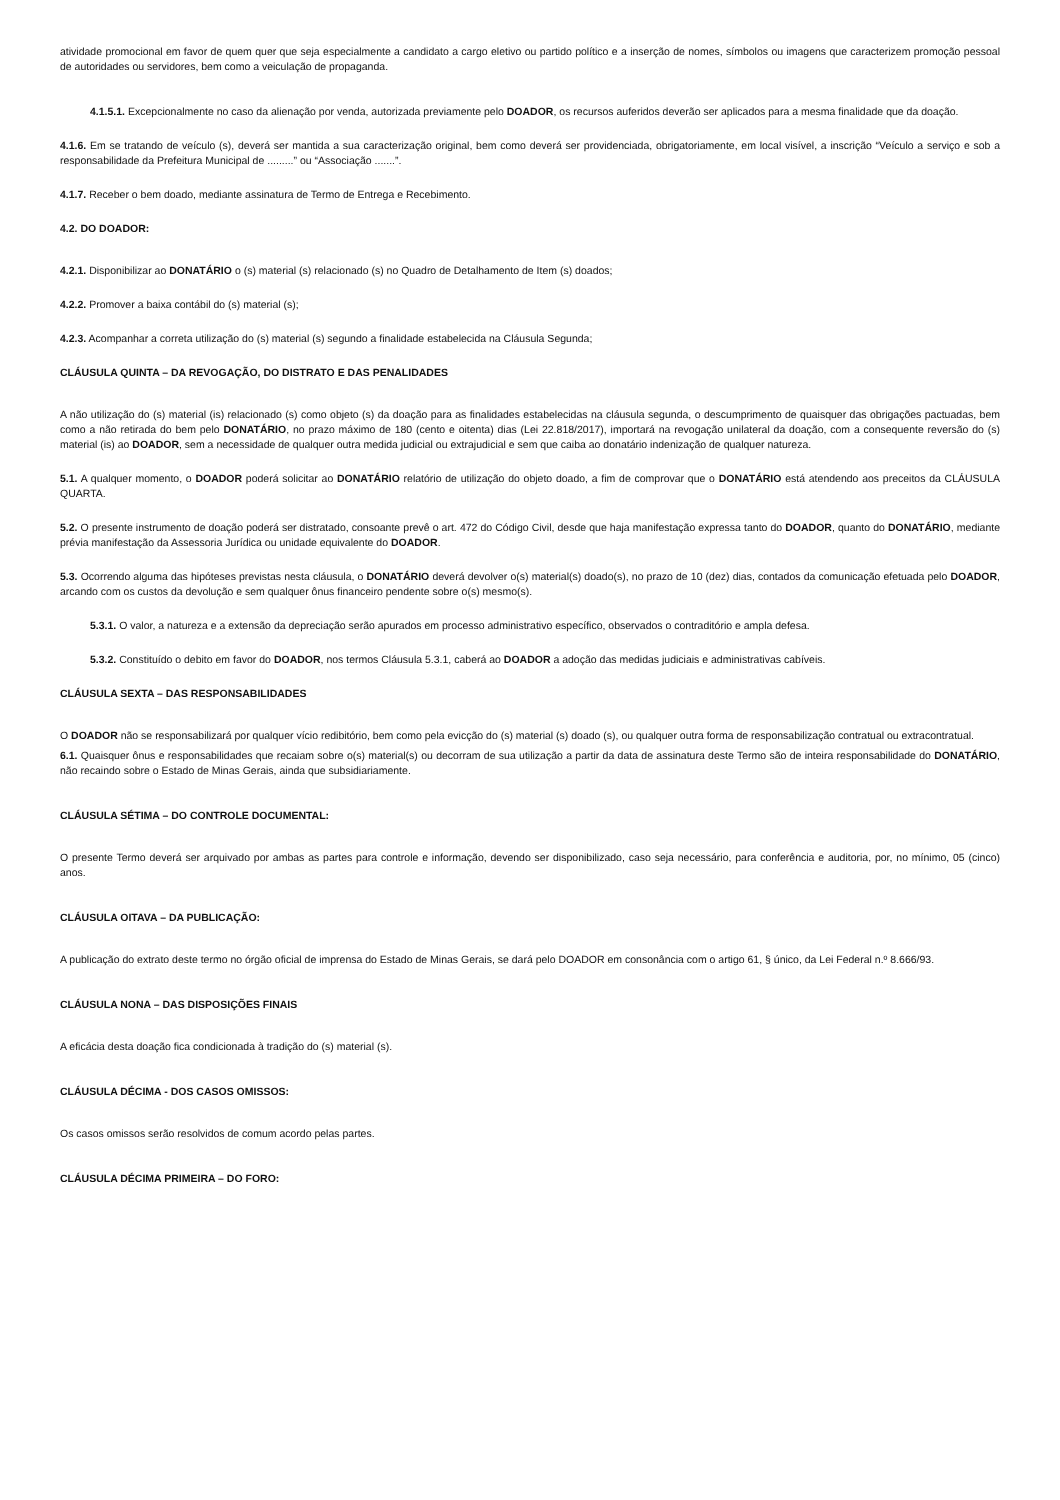atividade promocional em favor de quem quer que seja especialmente a candidato a cargo eletivo ou partido político e a inserção de nomes, símbolos ou imagens que caracterizem promoção pessoal de autoridades ou servidores, bem como a veiculação de propaganda.
4.1.5.1. Excepcionalmente no caso da alienação por venda, autorizada previamente pelo DOADOR, os recursos auferidos deverão ser aplicados para a mesma finalidade que da doação.
4.1.6. Em se tratando de veículo (s), deverá ser mantida a sua caracterização original, bem como deverá ser providenciada, obrigatoriamente, em local visível, a inscrição “Veículo a serviço e sob a responsabilidade da Prefeitura Municipal de .........” ou “Associação .......”.
4.1.7. Receber o bem doado, mediante assinatura de Termo de Entrega e Recebimento.
4.2. DO DOADOR:
4.2.1. Disponibilizar ao DONATÁRIO o (s) material (s) relacionado (s) no Quadro de Detalhamento de Item (s) doados;
4.2.2. Promover a baixa contábil do (s) material (s);
4.2.3. Acompanhar a correta utilização do (s) material (s) segundo a finalidade estabelecida na Cláusula Segunda;
CLÁUSULA QUINTA – DA REVOGAÇÃO, DO DISTRATO E DAS PENALIDADES
A não utilização do (s) material (is) relacionado (s) como objeto (s) da doação para as finalidades estabelecidas na cláusula segunda, o descumprimento de quaisquer das obrigações pactuadas, bem como a não retirada do bem pelo DONATÁRIO, no prazo máximo de 180 (cento e oitenta) dias (Lei 22.818/2017), importará na revogação unilateral da doação, com a consequente reversão do (s) material (is) ao DOADOR, sem a necessidade de qualquer outra medida judicial ou extrajudicial e sem que caiba ao donatário indenização de qualquer natureza.
5.1. A qualquer momento, o DOADOR poderá solicitar ao DONATÁRIO relatório de utilização do objeto doado, a fim de comprovar que o DONATÁRIO está atendendo aos preceitos da CLÁUSULA QUARTA.
5.2. O presente instrumento de doação poderá ser distratado, consoante prevê o art. 472 do Código Civil, desde que haja manifestação expressa tanto do DOADOR, quanto do DONATÁRIO, mediante prévia manifestação da Assessoria Jurídica ou unidade equivalente do DOADOR.
5.3. Ocorrendo alguma das hipóteses previstas nesta cláusula, o DONATÁRIO deverá devolver o(s) material(s) doado(s), no prazo de 10 (dez) dias, contados da comunicação efetuada pelo DOADOR, arcando com os custos da devolução e sem qualquer ônus financeiro pendente sobre o(s) mesmo(s).
5.3.1. O valor, a natureza e a extensão da depreciação serão apurados em processo administrativo específico, observados o contraditório e ampla defesa.
5.3.2. Constituído o debito em favor do DOADOR, nos termos Cláusula 5.3.1, caberá ao DOADOR a adoção das medidas judiciais e administrativas cabíveis.
CLÁUSULA SEXTA – DAS RESPONSABILIDADES
O DOADOR não se responsabilizará por qualquer vício redibitório, bem como pela evicção do (s) material (s) doado (s), ou qualquer outra forma de responsabilização contratual ou extracontratual.
6.1. Quaisquer ônus e responsabilidades que recaiam sobre o(s) material(s) ou decorram de sua utilização a partir da data de assinatura deste Termo são de inteira responsabilidade do DONATÁRIO, não recaindo sobre o Estado de Minas Gerais, ainda que subsidiariamente.
CLÁUSULA SÉTIMA – DO CONTROLE DOCUMENTAL:
O presente Termo deverá ser arquivado por ambas as partes para controle e informação, devendo ser disponibilizado, caso seja necessário, para conferência e auditoria, por, no mínimo, 05 (cinco) anos.
CLÁUSULA OITAVA – DA PUBLICAÇÃO:
A publicação do extrato deste termo no órgão oficial de imprensa do Estado de Minas Gerais, se dará pelo DOADOR em consonância com o artigo 61, § único, da Lei Federal n.º 8.666/93.
CLÁUSULA NONA – DAS DISPOSIÇÕES FINAIS
A eficácia desta doação fica condicionada à tradição do (s) material (s).
CLÁUSULA DÉCIMA - DOS CASOS OMISSOS:
Os casos omissos serão resolvidos de comum acordo pelas partes.
CLÁUSULA DÉCIMA PRIMEIRA – DO FORO: